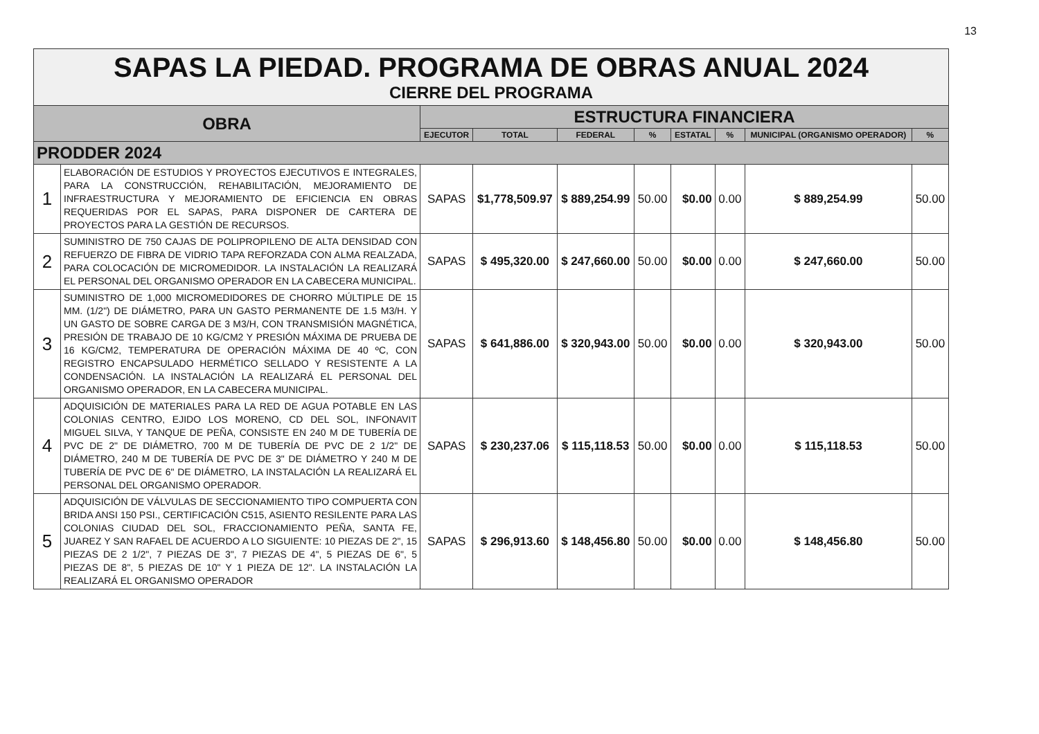13
| SAPAS LA PIEDAD. PROGRAMA DE OBRAS ANUAL 2024 CIERRE DEL PROGRAMA | | | | | | | | | |
| OBRA | | ESTRUCTURA FINANCIERA | | | | | | | |
| | | EJECUTOR | TOTAL | FEDERAL | % | ESTATAL | % | MUNICIPAL (ORGANISMO OPERADOR) | % |
| PRODDER 2024 | | | | | | | | | |
| 1 | ELABORACIÓN DE ESTUDIOS Y PROYECTOS EJECUTIVOS E INTEGRALES, PARA LA CONSTRUCCIÓN, REHABILITACIÓN, MEJORAMIENTO DE INFRAESTRUCTURA Y MEJORAMIENTO DE EFICIENCIA EN OBRAS REQUERIDAS POR EL SAPAS, PARA DISPONER DE CARTERA DE PROYECTOS PARA LA GESTIÓN DE RECURSOS. | SAPAS | $1,778,509.97 | $ 889,254.99 | 50.00 | $0.00 | 0.00 | $ 889,254.99 | 50.00 |
| 2 | SUMINISTRO DE 750 CAJAS DE POLIPROPILENO DE ALTA DENSIDAD CON REFUERZO DE FIBRA DE VIDRIO TAPA REFORZADA CON ALMA REALZADA, PARA COLOCACIÓN DE MICROMEDIDOR. LA INSTALACIÓN LA REALIZARÁ EL PERSONAL DEL ORGANISMO OPERADOR EN LA CABECERA MUNICIPAL. | SAPAS | $ 495,320.00 | $ 247,660.00 | 50.00 | $0.00 | 0.00 | $ 247,660.00 | 50.00 |
| 3 | SUMINISTRO DE 1,000 MICROMEDIDORES DE CHORRO MÚLTIPLE DE 15 MM. (1/2") DE DIÁMETRO, PARA UN GASTO PERMANENTE DE 1.5 M3/H. Y UN GASTO DE SOBRE CARGA DE 3 M3/H, CON TRANSMISIÓN MAGNÉTICA, PRESIÓN DE TRABAJO DE 10 KG/CM2 Y PRESIÓN MÁXIMA DE PRUEBA DE 16 KG/CM2, TEMPERATURA DE OPERACIÓN MÁXIMA DE 40 ºC, CON REGISTRO ENCAPSULADO HERMÉTICO SELLADO Y RESISTENTE A LA CONDENSACIÓN. LA INSTALACIÓN LA REALIZARÁ EL PERSONAL DEL ORGANISMO OPERADOR, EN LA CABECERA MUNICIPAL. | SAPAS | $ 641,886.00 | $ 320,943.00 | 50.00 | $0.00 | 0.00 | $ 320,943.00 | 50.00 |
| 4 | ADQUISICIÓN DE MATERIALES PARA LA RED DE AGUA POTABLE EN LAS COLONIAS CENTRO, EJIDO LOS MORENO, CD DEL SOL, INFONAVIT MIGUEL SILVA, Y TANQUE DE PEÑA, CONSISTE EN 240 M DE TUBERÍA DE PVC DE 2" DE DIÁMETRO, 700 M DE TUBERÍA DE PVC DE 2 1/2" DE DIÁMETRO, 240 M DE TUBERÍA DE PVC DE 3" DE DIÁMETRO Y 240 M DE TUBERÍA DE PVC DE 6" DE DIÁMETRO, LA INSTALACIÓN LA REALIZARÁ EL PERSONAL DEL ORGANISMO OPERADOR. | SAPAS | $ 230,237.06 | $ 115,118.53 | 50.00 | $0.00 | 0.00 | $ 115,118.53 | 50.00 |
| 5 | ADQUISICIÓN DE VÁLVULAS DE SECCIONAMIENTO TIPO COMPUERTA CON BRIDA ANSI 150 PSI., CERTIFICACIÓN C515, ASIENTO RESILENTE PARA LAS COLONIAS CIUDAD DEL SOL, FRACCIONAMIENTO PEÑA, SANTA FE, JUAREZ Y SAN RAFAEL DE ACUERDO A LO SIGUIENTE: 10 PIEZAS DE 2", 15 PIEZAS DE 2 1/2", 7 PIEZAS DE 3", 7 PIEZAS DE 4", 5 PIEZAS DE 6", 5 PIEZAS DE 8", 5 PIEZAS DE 10" Y 1 PIEZA DE 12". LA INSTALACIÓN LA REALIZARÁ EL ORGANISMO OPERADOR | SAPAS | $ 296,913.60 | $ 148,456.80 | 50.00 | $0.00 | 0.00 | $ 148,456.80 | 50.00 |